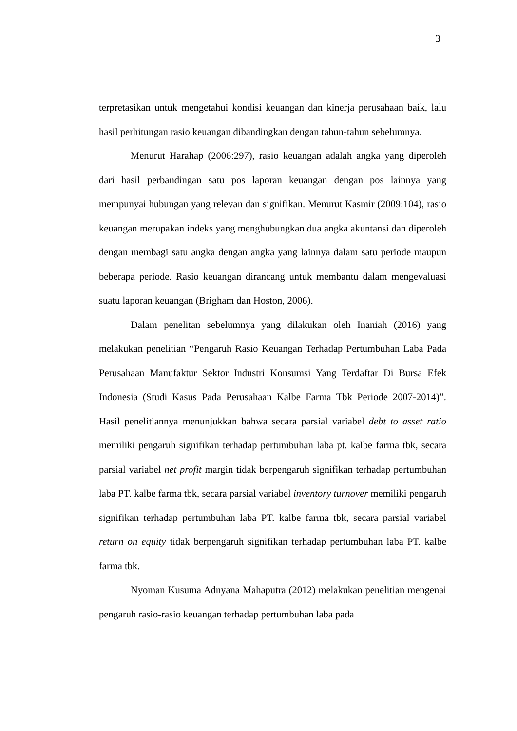3
terpretasikan untuk mengetahui kondisi keuangan dan kinerja perusahaan baik, lalu hasil perhitungan rasio keuangan dibandingkan dengan tahun-tahun sebelumnya.
Menurut Harahap (2006:297), rasio keuangan adalah angka yang diperoleh dari hasil perbandingan satu pos laporan keuangan dengan pos lainnya yang mempunyai hubungan yang relevan dan signifikan. Menurut Kasmir (2009:104), rasio keuangan merupakan indeks yang menghubungkan dua angka akuntansi dan diperoleh dengan membagi satu angka dengan angka yang lainnya dalam satu periode maupun beberapa periode. Rasio keuangan dirancang untuk membantu dalam mengevaluasi suatu laporan keuangan (Brigham dan Hoston, 2006).
Dalam penelitan sebelumnya yang dilakukan oleh Inaniah (2016) yang melakukan penelitian “Pengaruh Rasio Keuangan Terhadap Pertumbuhan Laba Pada Perusahaan Manufaktur Sektor Industri Konsumsi Yang Terdaftar Di Bursa Efek Indonesia (Studi Kasus Pada Perusahaan Kalbe Farma Tbk Periode 2007-2014)”. Hasil penelitiannya menunjukkan bahwa secara parsial variabel debt to asset ratio memiliki pengaruh signifikan terhadap pertumbuhan laba pt. kalbe farma tbk, secara parsial variabel net profit margin tidak berpengaruh signifikan terhadap pertumbuhan laba PT. kalbe farma tbk, secara parsial variabel inventory turnover memiliki pengaruh signifikan terhadap pertumbuhan laba PT. kalbe farma tbk, secara parsial variabel return on equity tidak berpengaruh signifikan terhadap pertumbuhan laba PT. kalbe farma tbk.
Nyoman Kusuma Adnyana Mahaputra (2012) melakukan penelitian mengenai pengaruh rasio-rasio keuangan terhadap pertumbuhan laba pada